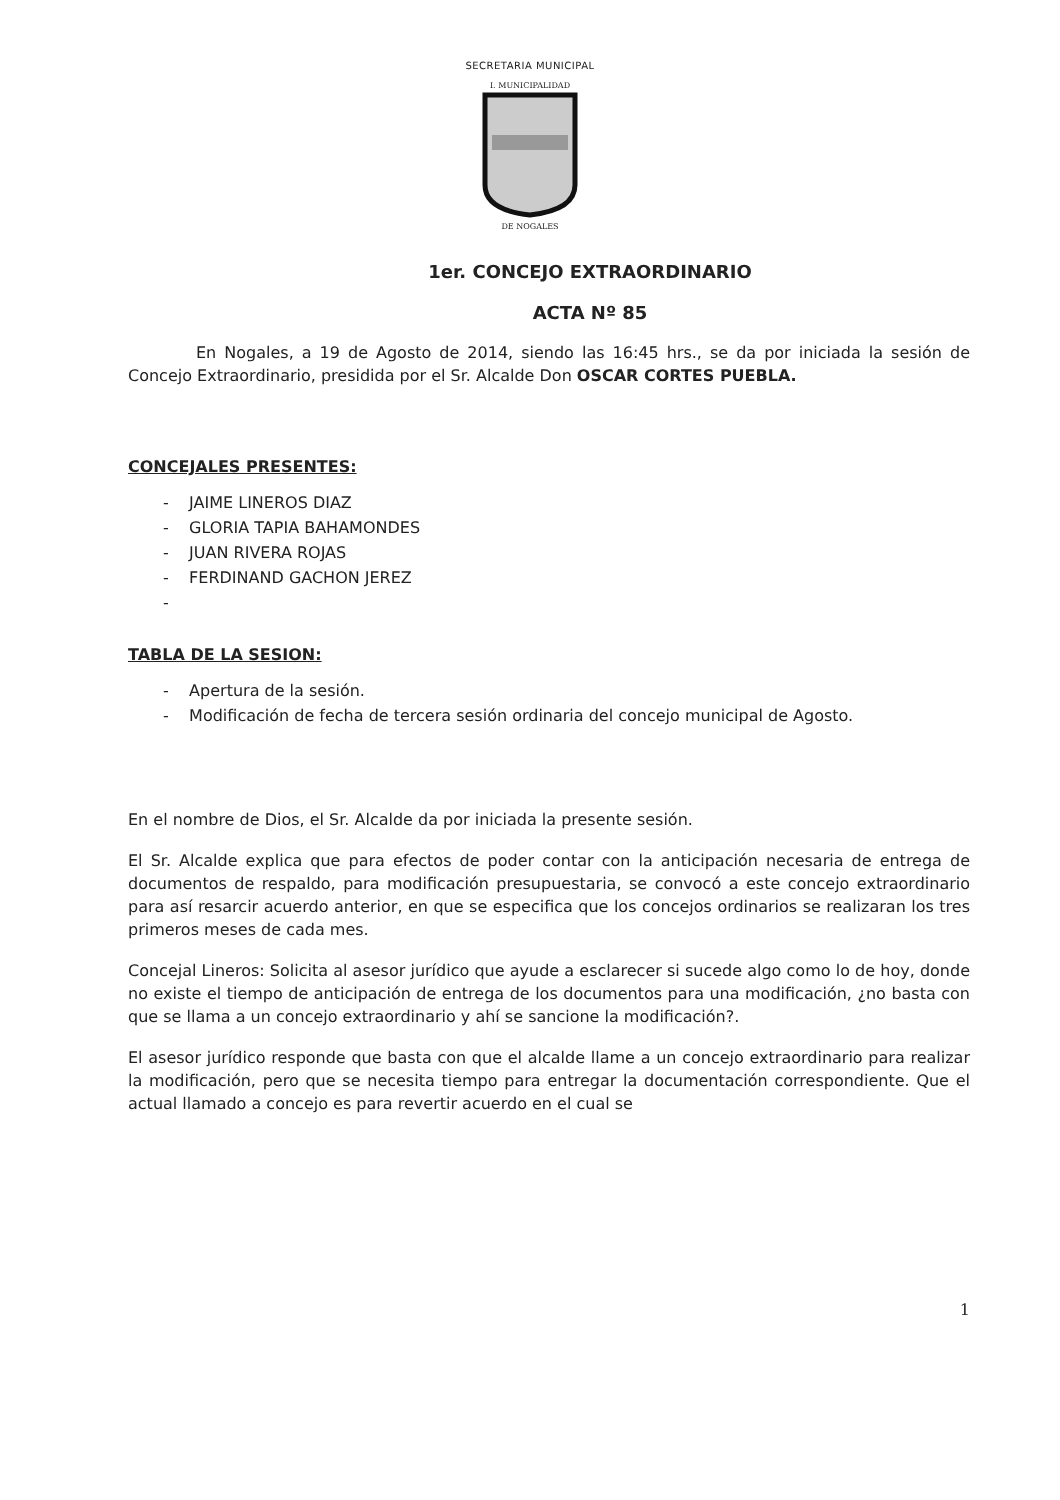SECRETARIA MUNICIPAL
I. MUNICIPALIDAD
DE NOGALES
1er. CONCEJO EXTRAORDINARIO
ACTA Nº 85
En Nogales, a 19 de Agosto de 2014, siendo las 16:45 hrs., se da por iniciada la sesión de Concejo Extraordinario, presidida por el Sr. Alcalde Don OSCAR CORTES PUEBLA.
CONCEJALES PRESENTES:
- JAIME LINEROS DIAZ
- GLORIA TAPIA BAHAMONDES
- JUAN RIVERA ROJAS
- FERDINAND GACHON JEREZ
-
TABLA DE LA SESION:
- Apertura de la sesión.
- Modificación de fecha de tercera sesión ordinaria del concejo municipal de Agosto.
En el nombre de Dios, el Sr. Alcalde da por iniciada la presente sesión.
El Sr. Alcalde explica que para efectos de poder contar con la anticipación necesaria de entrega de documentos de respaldo, para modificación presupuestaria, se convocó a este concejo extraordinario para así resarcir acuerdo anterior, en que se especifica que los concejos ordinarios se realizaran los tres primeros meses de cada mes.
Concejal Lineros: Solicita al asesor jurídico que ayude a esclarecer si sucede algo como lo de hoy, donde no existe el tiempo de anticipación de entrega de los documentos para una modificación, ¿no basta con que se llama a un concejo extraordinario y ahí se sancione la modificación?.
El asesor jurídico responde que basta con que el alcalde llame a un concejo extraordinario para realizar la modificación, pero que se necesita tiempo para entregar la documentación correspondiente. Que el actual llamado a concejo es para revertir acuerdo en el cual se
1